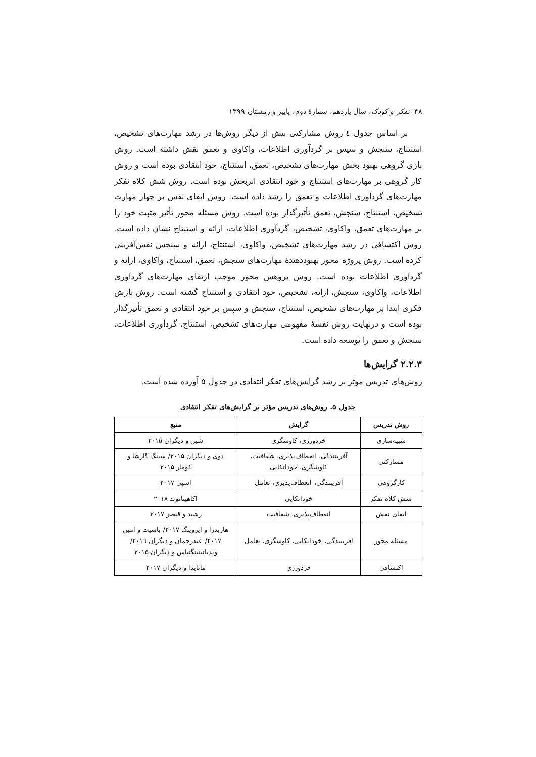۴۸ تفکر و کودک، سال یازدهم، شمارهٔ دوم، پاییز و زمستان ۱۳۹۹
بر اساس جدول ٤ روش مشارکتی بیش از دیگر روش‌ها در رشد مهارت‌های تشخیص، استنتاج، سنجش و سپس بر گردآوری اطلاعات، واکاوی و تعمق نقش داشته است. روش بازی گروهی بهبود بخش مهارت‌های تشخیص، تعمق، استنتاج، خود انتقادی بوده است و روش کار گروهی بر مهارت‌های استنتاج و خود انتقادی اثربخش بوده است. روش شش کلاه تفکر مهارت‌های گردآوری اطلاعات و تعمق را رشد داده است. روش ایفای نقش بر چهار مهارت تشخیص، استنتاج، سنجش، تعمق تأثیرگذار بوده است. روش مسئله محور تأثیر مثبت خود را بر مهارت‌های تعمق، واکاوی، تشخیص، گردآوری اطلاعات، ارائه و استنتاج نشان داده است. روش اکتشافی در رشد مهارت‌های تشخیص، واکاوی، استنتاج، ارائه و سنجش نقش‌آفرینی کرده است. روش پروژه محور بهبوددهندهٔ مهارت‌های سنجش، تعمق، استنتاج، واکاوی، ارائه و گردآوری اطلاعات بوده است. روش پژوهش محور موجب ارتقای مهارت‌های گردآوری اطلاعات، واکاوی، سنجش، ارائه، تشخیص، خود انتقادی و استنتاج گشته است. روش بارش فکری ابتدا بر مهارت‌های تشخیص، استنتاج، سنجش و سپس بر خود انتقادی و تعمق تأثیرگذار بوده است و درنهایت روش نقشهٔ مفهومی مهارت‌های تشخیص، استنتاج، گردآوری اطلاعات، سنجش و تعمق را توسعه داده است.
۲.۲.۳ گرایش‌ها
روش‌های تدریس مؤثر بر رشد گرایش‌های تفکر انتقادی در جدول ۵ آورده شده است.
جدول ۵. روش‌های تدریس مؤثر بر گرایش‌های تفکر انتقادی
| روش تدریس | گرایش | منبع |
| --- | --- | --- |
| شبیه‌سازی | خردورزی، کاوشگری | شین و دیگران ۲۰۱۵ |
| مشارکتی | آفرینندگی، انعطاف‌پذیری، شفافیت، کاوشگری، خوداتکایی | دوی و دیگران ۲۰۱۵/ سینگ گارشا و کومار ۲۰۱۵ |
| کارگروهی | آفرینندگی، انعطاف‌پذیری، تعامل | اسپی ۲۰۱۷ |
| شش کلاه تفکر | خوداتکایی | اکاهیتانوند ۲۰۱۸ |
| ایفای نقش | انعطاف‌پذیری، شفافیت | رشید و قیصر ۲۰۱۷ |
| مسئله محور | آفرینندگی، خوداتکایی، کاوشگری، تعامل | هاریدزا و ایروینگ ۲۰۱۷/ باشیت و امین ۲۰۱۷/ عبدرحمان و دیگران ۲۰۱٦/ ویدیاتینینگتیاس و دیگران ۲۰۱۵ |
| اکتشافی | خردورزی | ماتایدا و دیگران ۲۰۱۷ |